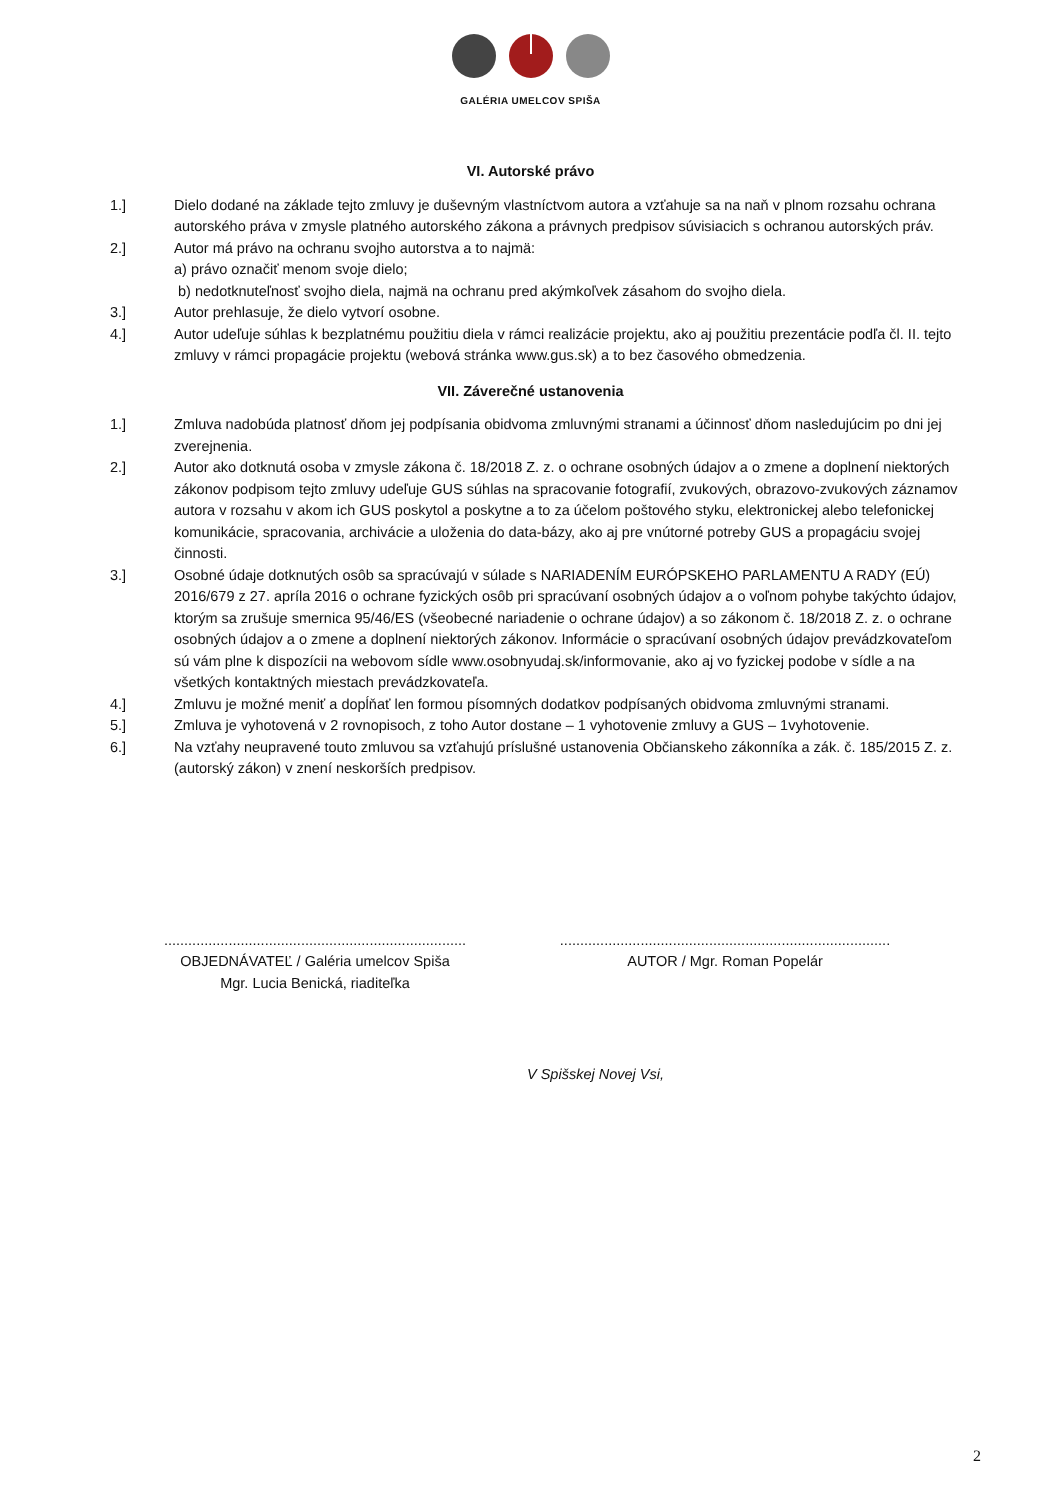GALÉRIA UMELCOV SPIŠA
VI. Autorské právo
1.] Dielo dodané na základe tejto zmluvy je duševným vlastníctvom autora a vzťahuje sa na naň v plnom rozsahu ochrana autorského práva v zmysle platného autorského zákona a právnych predpisov súvisiacich s ochranou autorských práv.
2.] Autor má právo na ochranu svojho autorstva a to najmä:
a) právo označiť menom svoje dielo;
b) nedotknuteľnosť svojho diela, najmä na ochranu pred akýmkoľvek zásahom do svojho diela.
3.] Autor prehlasuje, že dielo vytvorí osobne.
4.] Autor udeľuje súhlas k bezplatnému použitiu diela v rámci realizácie projektu, ako aj použitiu prezentácie podľa čl. II. tejto zmluvy v rámci propagácie projektu (webová stránka www.gus.sk) a to bez časového obmedzenia.
VII. Záverečné ustanovenia
1.] Zmluva nadobúda platnosť dňom jej podpísania obidvoma zmluvnými stranami a účinnosť dňom nasledujúcim po dni jej zverejnenia.
2.] Autor ako dotknutá osoba v zmysle zákona č. 18/2018 Z. z. o ochrane osobných údajov a o zmene a doplnení niektorých zákonov podpisom tejto zmluvy udeľuje GUS súhlas na spracovanie fotografií, zvukových, obrazovo-zvukových záznamov autora v rozsahu v akom ich GUS poskytol a poskytne a to za účelom poštového styku, elektronickej alebo telefonickej komunikácie, spracovania, archivácie a uloženia do data-bázy, ako aj pre vnútorné potreby GUS a propagáciu svojej činnosti.
3.] Osobné údaje dotknutých osôb sa spracúvajú v súlade s NARIADENÍM EURÓPSKEHO PARLAMENTU A RADY (EÚ) 2016/679 z 27. apríla 2016 o ochrane fyzických osôb pri spracúvaní osobných údajov a o voľnom pohybe takýchto údajov, ktorým sa zrušuje smernica 95/46/ES (všeobecné nariadenie o ochrane údajov) a so zákonom č. 18/2018 Z. z. o ochrane osobných údajov a o zmene a doplnení niektorých zákonov. Informácie o spracúvaní osobných údajov prevádzkovateľom sú vám plne k dispozícii na webovom sídle www.osobnyudaj.sk/informovanie, ako aj vo fyzickej podobe v sídle a na všetkých kontaktných miestach prevádzkovateľa.
4.] Zmluvu je možné meniť a dopĺňať len formou písomných dodatkov podpísaných obidvoma zmluvnými stranami.
5.] Zmluva je vyhotovená v 2 rovnopisoch, z toho Autor dostane – 1 vyhotovenie zmluvy a GUS – 1vyhotovenie.
6.] Na vzťahy neupravené touto zmluvou sa vzťahujú príslušné ustanovenia Občianskeho zákonníka a zák. č. 185/2015 Z. z. (autorský zákon) v znení neskorších predpisov.
...........................................................................
OBJEDNÁVATEĽ / Galéria umelcov Spiša
Mgr. Lucia Benická, riaditeľka
..................................................................................
AUTOR / Mgr. Roman Popelár
V Spišskej Novej Vsi,
2